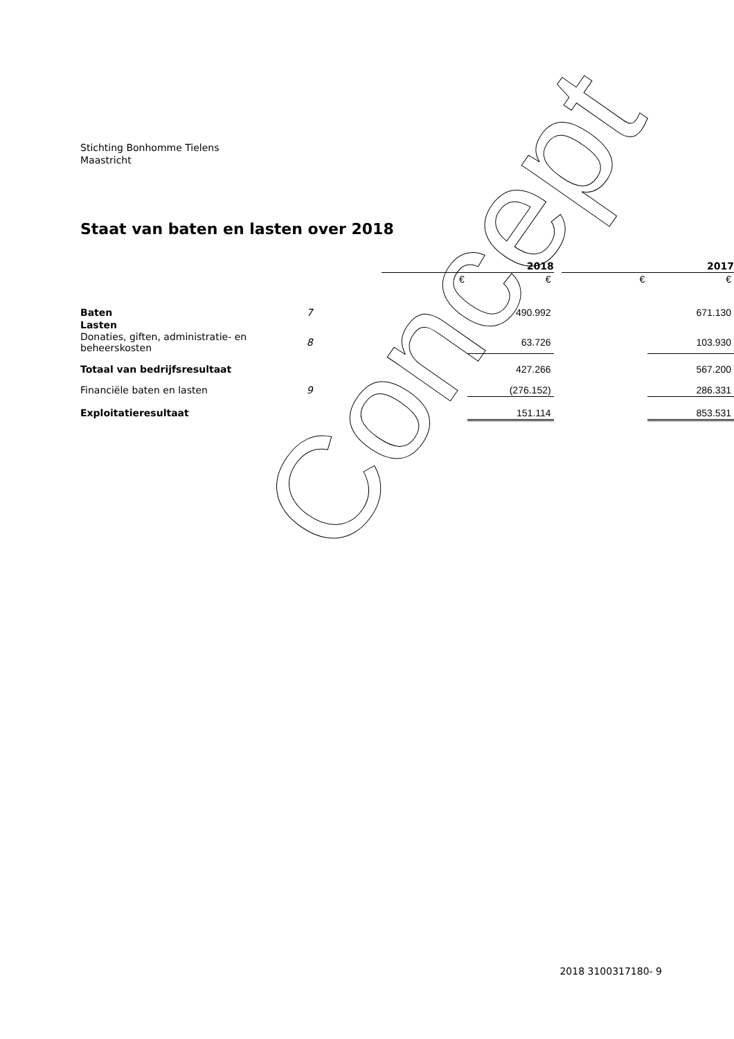Stichting Bonhomme Tielens
Maastricht
Staat van baten en lasten over 2018
| | | 2018 | | | 2017 | |
| | | € | € | | € | € |
| Baten | 7 | | 490.992 | | | 671.130 |
| Lasten | | | | | | |
| Donaties, giften, administratie- en beheerskosten | 8 | | 63.726 | | | 103.930 |
| Totaal van bedrijfsresultaat | | | 427.266 | | | 567.200 |
| Financiële baten en lasten | 9 | | (276.152) | | | 286.331 |
| Exploitatieresultaat | | | 151.114 | | | 853.531 |
Concept
2018 3100317180- 9